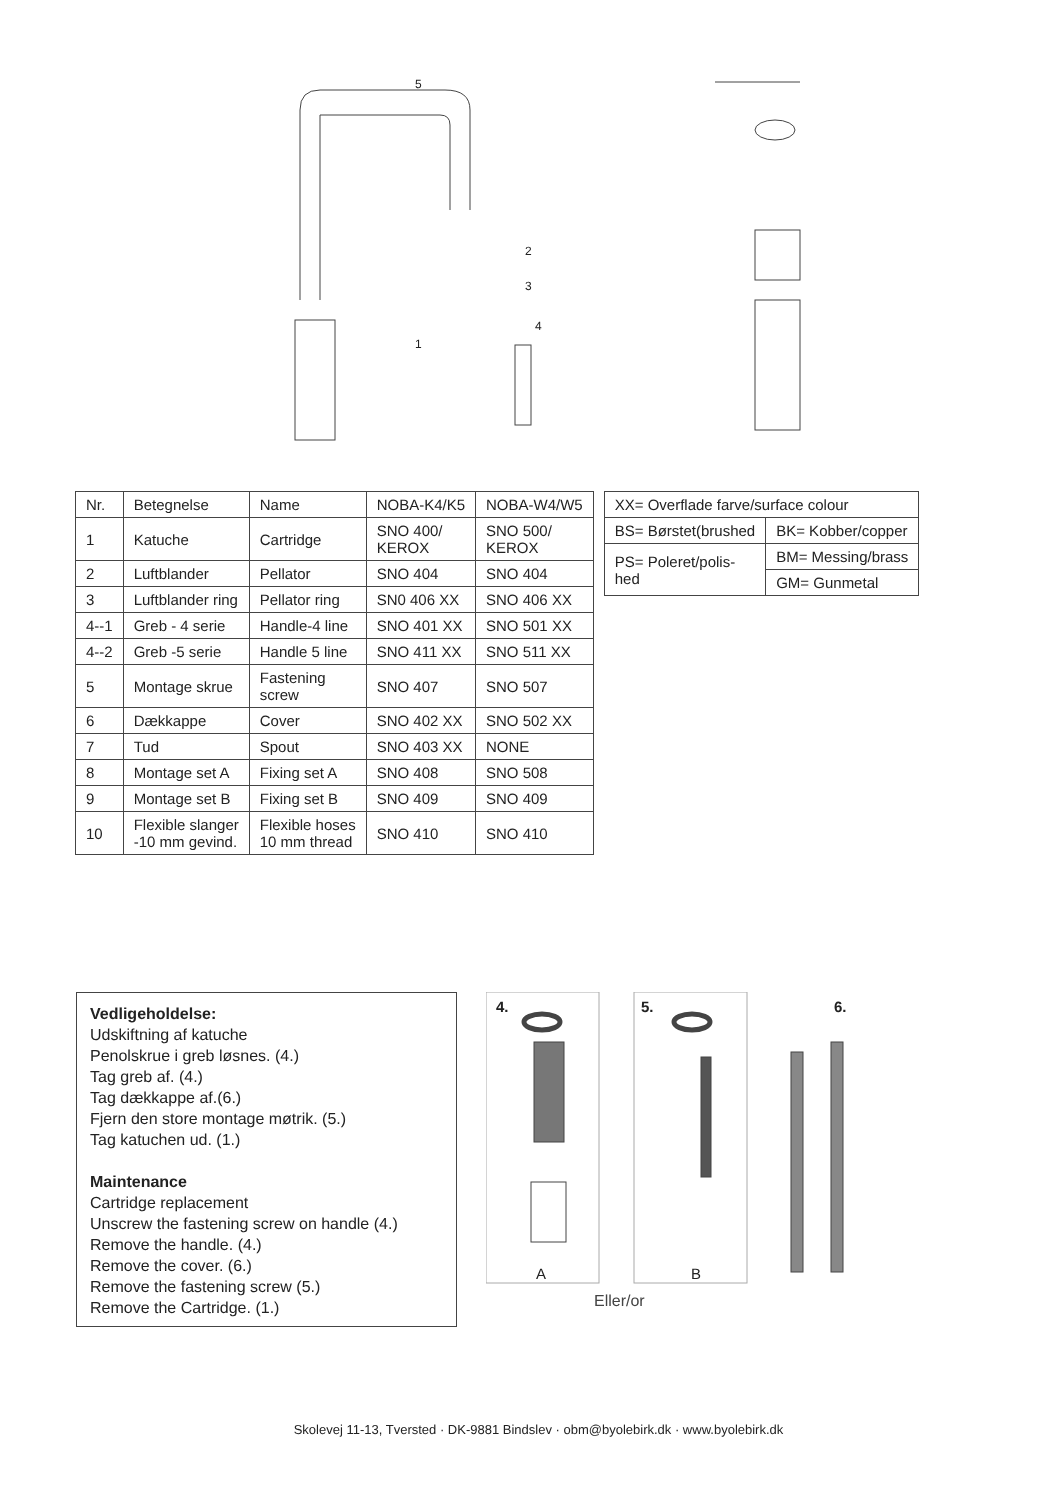5
2
3
4
1
| Nr. | Betegnelse | Name | NOBA-K4/K5 | NOBA-W4/W5 |
| --- | --- | --- | --- | --- |
| 1 | Katuche | Cartridge | SNO 400/ KEROX | SNO 500/ KEROX |
| 2 | Luftblander | Pellator | SNO 404 | SNO 404 |
| 3 | Luftblander ring | Pellator ring | SN0 406 XX | SNO 406 XX |
| 4--1 | Greb - 4 serie | Handle-4 line | SNO 401 XX | SNO 501 XX |
| 4--2 | Greb -5 serie | Handle 5 line | SNO 411 XX | SNO 511 XX |
| 5 | Montage skrue | Fastening screw | SNO 407 | SNO 507 |
| 6 | Dækkappe | Cover | SNO 402 XX | SNO 502 XX |
| 7 | Tud | Spout | SNO 403 XX | NONE |
| 8 | Montage set A | Fixing set A | SNO 408 | SNO 508 |
| 9 | Montage set B | Fixing set B | SNO 409 | SNO 409 |
| 10 | Flexible slanger -10 mm gevind. | Flexible hoses 10 mm thread | SNO 410 | SNO 410 |
| XX= Overflade farve/surface colour | |
| BS= Børstet(brushed | BK= Kobber/copper |
| PS= Poleret/polis- hed | BM= Messing/brass |
| | GM= Gunmetal |
Vedligeholdelse:
Udskiftning af katuche
Penolskrue i greb løsnes. (4.)
Tag greb af. (4.)
Tag dækkappe af.(6.)
Fjern den store montage møtrik. (5.)
Tag katuchen ud. (1.)
Maintenance
Cartridge replacement
Unscrew the fastening screw on handle (4.)
Remove the handle. (4.)
Remove the cover. (6.)
Remove the fastening screw (5.)
Remove the Cartridge. (1.)
4.
5.
6.
A
B
Eller/or
Skolevej 11-13, Tversted · DK-9881 Bindslev · obm@byolebirk.dk · www.byolebirk.dk